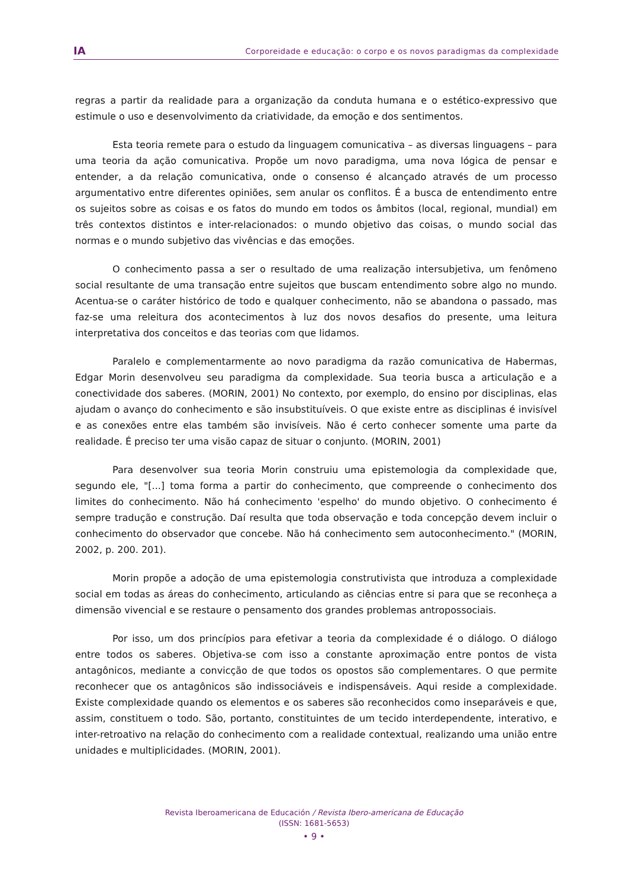IA Corporeidade e educação: o corpo e os novos paradigmas da complexidade
regras a partir da realidade para a organização da conduta humana e o estético-expressivo que estimule o uso e desenvolvimento da criatividade, da emoção e dos sentimentos.
Esta teoria remete para o estudo da linguagem comunicativa – as diversas linguagens – para uma teoria da ação comunicativa. Propõe um novo paradigma, uma nova lógica de pensar e entender, a da relação comunicativa, onde o consenso é alcançado através de um processo argumentativo entre diferentes opiniões, sem anular os conflitos. É a busca de entendimento entre os sujeitos sobre as coisas e os fatos do mundo em todos os âmbitos (local, regional, mundial) em três contextos distintos e inter-relacionados: o mundo objetivo das coisas, o mundo social das normas e o mundo subjetivo das vivências e das emoções.
O conhecimento passa a ser o resultado de uma realização intersubjetiva, um fenômeno social resultante de uma transação entre sujeitos que buscam entendimento sobre algo no mundo. Acentua-se o caráter histórico de todo e qualquer conhecimento, não se abandona o passado, mas faz-se uma releitura dos acontecimentos à luz dos novos desafios do presente, uma leitura interpretativa dos conceitos e das teorias com que lidamos.
Paralelo e complementarmente ao novo paradigma da razão comunicativa de Habermas, Edgar Morin desenvolveu seu paradigma da complexidade. Sua teoria busca a articulação e a conectividade dos saberes. (MORIN, 2001) No contexto, por exemplo, do ensino por disciplinas, elas ajudam o avanço do conhecimento e são insubstituíveis. O que existe entre as disciplinas é invisível e as conexões entre elas também são invisíveis. Não é certo conhecer somente uma parte da realidade. É preciso ter uma visão capaz de situar o conjunto. (MORIN, 2001)
Para desenvolver sua teoria Morin construiu uma epistemologia da complexidade que, segundo ele, "[...] toma forma a partir do conhecimento, que compreende o conhecimento dos limites do conhecimento. Não há conhecimento 'espelho' do mundo objetivo. O conhecimento é sempre tradução e construção. Daí resulta que toda observação e toda concepção devem incluir o conhecimento do observador que concebe. Não há conhecimento sem autoconhecimento." (MORIN, 2002, p. 200. 201).
Morin propõe a adoção de uma epistemologia construtivista que introduza a complexidade social em todas as áreas do conhecimento, articulando as ciências entre si para que se reconheça a dimensão vivencial e se restaure o pensamento dos grandes problemas antropossociais.
Por isso, um dos princípios para efetivar a teoria da complexidade é o diálogo. O diálogo entre todos os saberes. Objetiva-se com isso a constante aproximação entre pontos de vista antagônicos, mediante a convicção de que todos os opostos são complementares. O que permite reconhecer que os antagônicos são indissociáveis e indispensáveis. Aqui reside a complexidade. Existe complexidade quando os elementos e os saberes são reconhecidos como inseparáveis e que, assim, constituem o todo. São, portanto, constituintes de um tecido interdependente, interativo, e inter-retroativo na relação do conhecimento com a realidade contextual, realizando uma união entre unidades e multiplicidades. (MORIN, 2001).
Revista Iberoamericana de Educación / Revista Ibero-americana de Educação
(ISSN: 1681-5653)
• 9 •